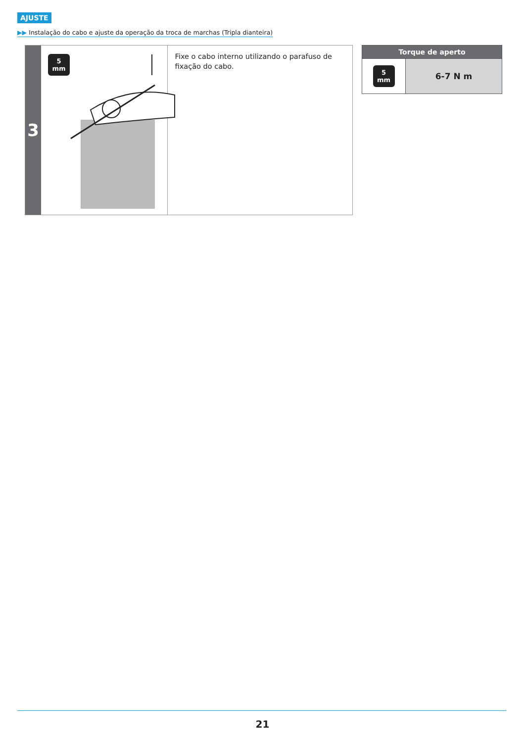AJUSTE
▶▶ Instalação do cabo e ajuste da operação da troca de marchas (Tripla dianteira)
3
5
mm
Fixe o cabo interno utilizando o parafuso de fixação do cabo.
| Torque de aperto | |
| --- | --- |
| 5 mm | 6-7 N m |
21